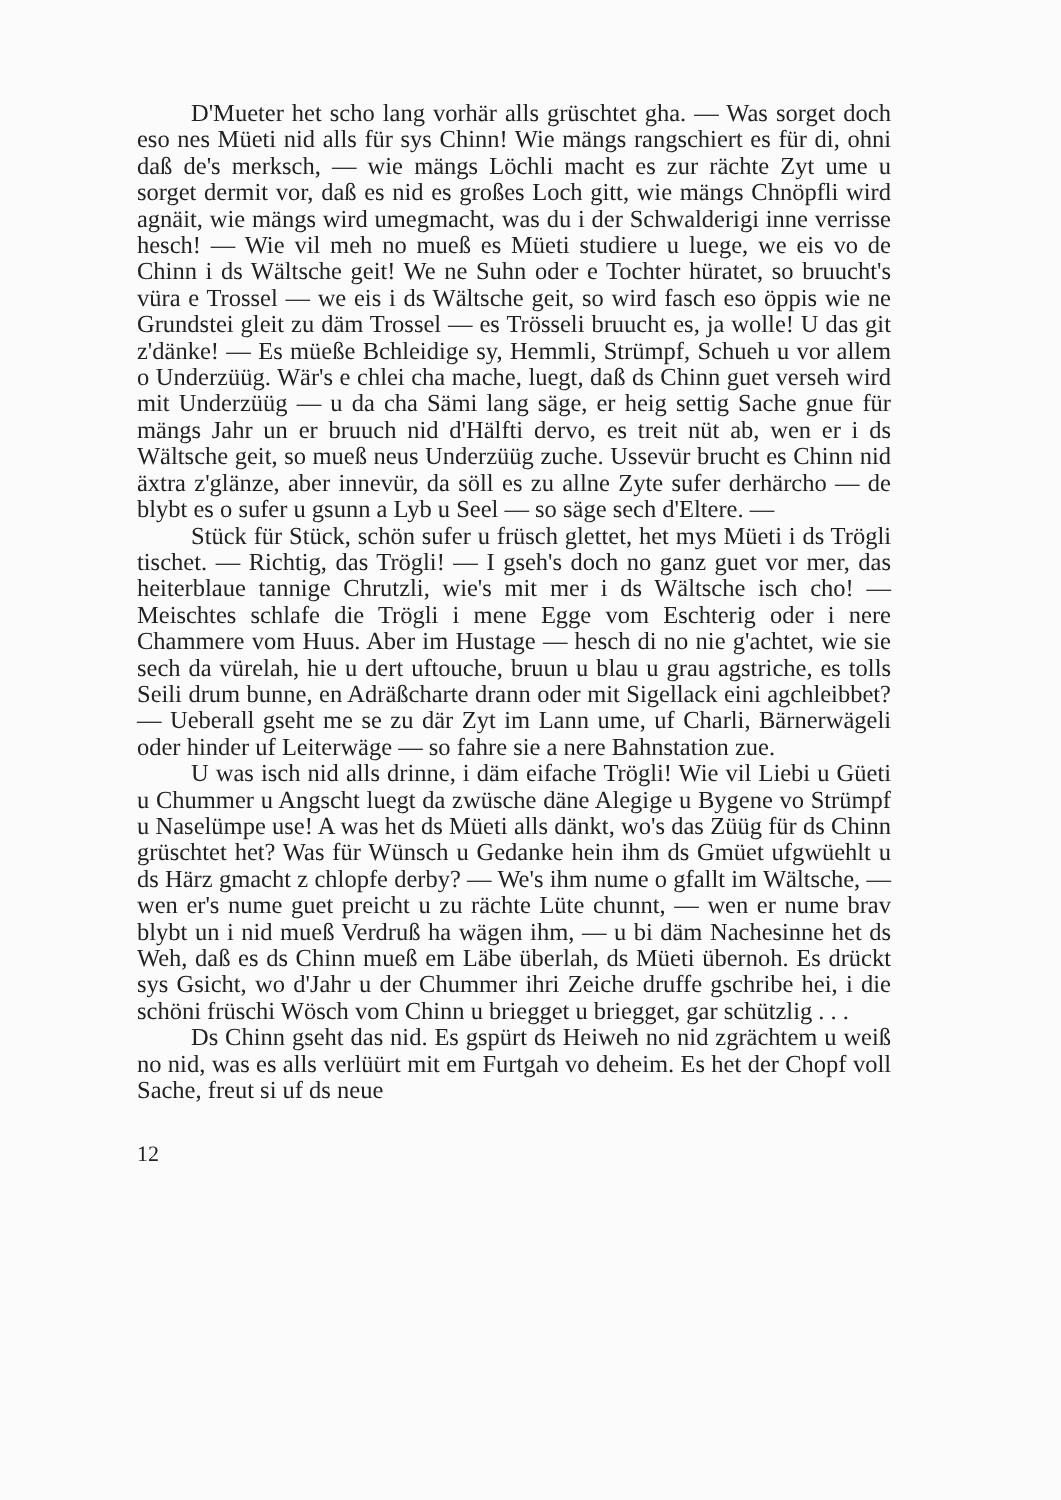D'Mueter het scho lang vorhär alls grüschtet gha. — Was sorget doch eso nes Müeti nid alls für sys Chinn! Wie mängs rangschiert es für di, ohni daß de's merksch, — wie mängs Löchli macht es zur rächte Zyt ume u sorget dermit vor, daß es nid es großes Loch gitt, wie mängs Chnöpfli wird agnäit, wie mängs wird umegmacht, was du i der Schwalderigi inne verrisse hesch! — Wie vil meh no mueß es Müeti studiere u luege, we eis vo de Chinn i ds Wältsche geit! We ne Suhn oder e Tochter hüratet, so bruucht's vüra e Trossel — we eis i ds Wältsche geit, so wird fasch eso öppis wie ne Grundstei gleit zu däm Trossel — es Trösseli bruucht es, ja wolle! U das git z'dänke! — Es müeße Bchleidige sy, Hemmli, Strümpf, Schueh u vor allem o Underzüüg. Wär's e chlei cha mache, luegt, daß ds Chinn guet verseh wird mit Underzüüg — u da cha Sämi lang säge, er heig settig Sache gnue für mängs Jahr un er bruuch nid d'Hälfti dervo, es treit nüt ab, wen er i ds Wältsche geit, so mueß neus Underzüüg zuche. Ussevür brucht es Chinn nid äxtra z'glänze, aber innevür, da söll es zu allne Zyte sufer derhärcho — de blybt es o sufer u gsunn a Lyb u Seel — so säge sech d'Eltere. —
Stück für Stück, schön sufer u früsch glettet, het mys Müeti i ds Trögli tischet. — Richtig, das Trögli! — I gseh's doch no ganz guet vor mer, das heiterblaue tannige Chrutzli, wie's mit mer i ds Wältsche isch cho! — Meischtes schlafe die Trögli i mene Egge vom Eschterig oder i nere Chammere vom Huus. Aber im Hustage — hesch di no nie g'achtet, wie sie sech da vürelah, hie u dert uftouche, bruun u blau u grau agstriche, es tolls Seili drum bunne, en Adräßcharte drann oder mit Sigellack eini agchleibbet? — Ueberall gseht me se zu där Zyt im Lann ume, uf Charli, Bärnerwägeli oder hinder uf Leiterwäge — so fahre sie a nere Bahnstation zue.
U was isch nid alls drinne, i däm eifache Trögli! Wie vil Liebi u Güeti u Chummer u Angscht luegt da zwüsche däne Alegige u Bygene vo Strümpf u Naselümpe use! A was het ds Müeti alls dänkt, wo's das Züüg für ds Chinn grüschtet het? Was für Wünsch u Gedanke hein ihm ds Gmüet ufgwüehlt u ds Härz gmacht z chlopfe derby? — We's ihm nume o gfallt im Wältsche, — wen er's nume guet preicht u zu rächte Lüte chunnt, — wen er nume brav blybt un i nid mueß Verdruß ha wägen ihm, — u bi däm Nachesinne het ds Weh, daß es ds Chinn mueß em Läbe überlah, ds Müeti übernoh. Es drückt sys Gsicht, wo d'Jahr u der Chummer ihri Zeiche druffe gschribe hei, i die schöni früschi Wösch vom Chinn u briegget u briegget, gar schützlig . . .
Ds Chinn gseht das nid. Es gspürt ds Heiweh no nid zgrächtem u weiß no nid, was es alls verlüürt mit em Furtgah vo deheim. Es het der Chopf voll Sache, freut si uf ds neue
12